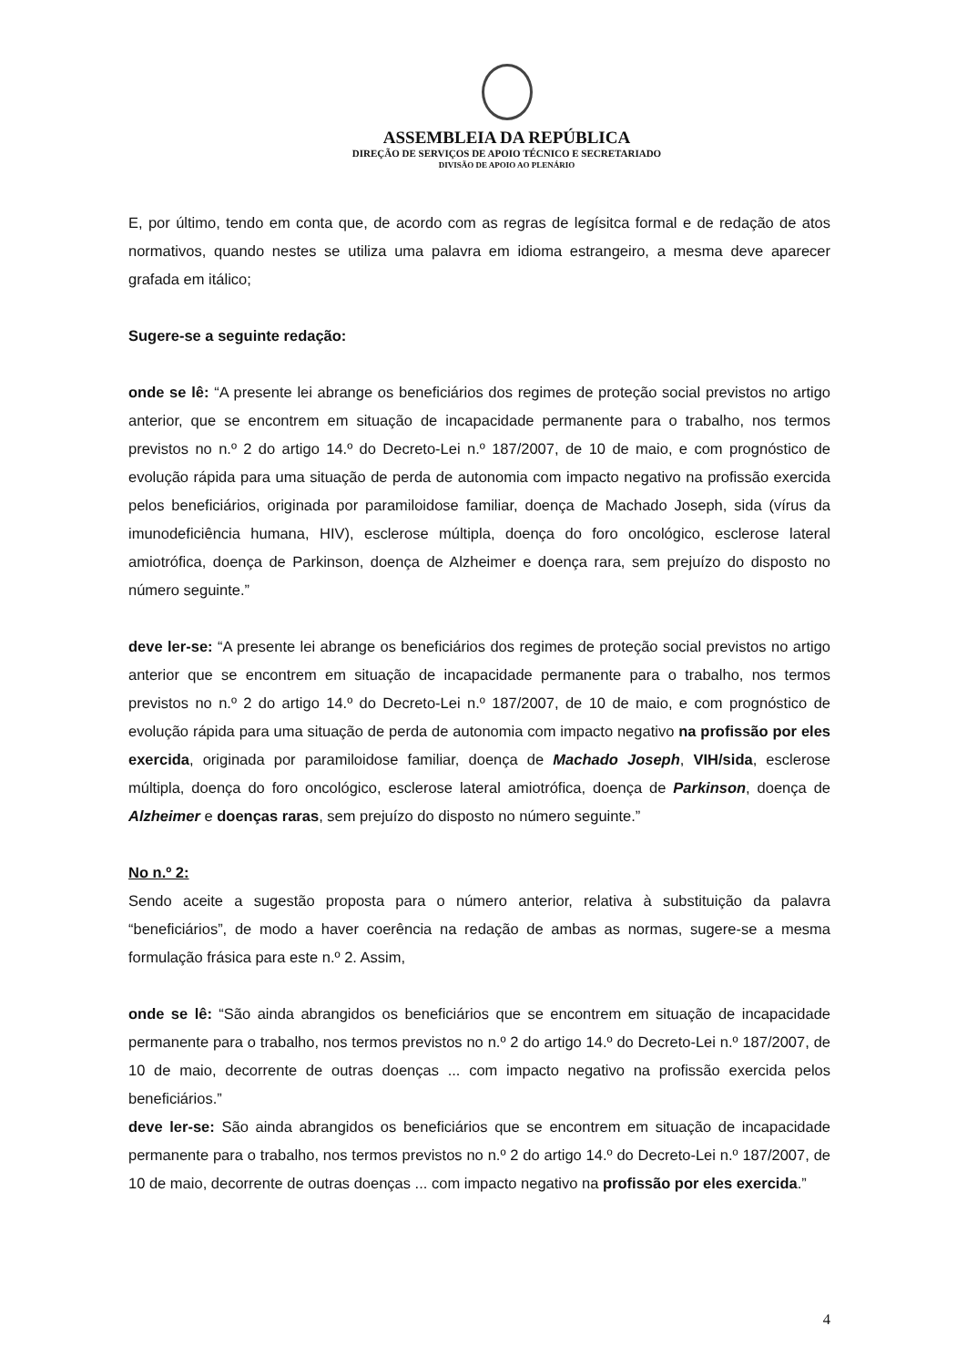ASSEMBLEIA DA REPÚBLICA
DIREÇÃO DE SERVIÇOS DE APOIO TÉCNICO E SECRETARIADO
DIVISÃO DE APOIO AO PLENÁRIO
E, por último, tendo em conta que, de acordo com as regras de legísitca formal e de redação de atos normativos, quando nestes se utiliza uma palavra em idioma estrangeiro, a mesma deve aparecer grafada em itálico;
Sugere-se a seguinte redação:
onde se lê: “A presente lei abrange os beneficiários dos regimes de proteção social previstos no artigo anterior, que se encontrem em situação de incapacidade permanente para o trabalho, nos termos previstos no n.º 2 do artigo 14.º do Decreto-Lei n.º 187/2007, de 10 de maio, e com prognóstico de evolução rápida para uma situação de perda de autonomia com impacto negativo na profissão exercida pelos beneficiários, originada por paramiloidose familiar, doença de Machado Joseph, sida (vírus da imunodeficiência humana, HIV), esclerose múltipla, doença do foro oncológico, esclerose lateral amiotrófica, doença de Parkinson, doença de Alzheimer e doença rara, sem prejuízo do disposto no número seguinte.”
deve ler-se: “A presente lei abrange os beneficiários dos regimes de proteção social previstos no artigo anterior que se encontrem em situação de incapacidade permanente para o trabalho, nos termos previstos no n.º 2 do artigo 14.º do Decreto-Lei n.º 187/2007, de 10 de maio, e com prognóstico de evolução rápida para uma situação de perda de autonomia com impacto negativo na profissão por eles exercida, originada por paramiloidose familiar, doença de Machado Joseph, VIH/sida, esclerose múltipla, doença do foro oncológico, esclerose lateral amiotrófica, doença de Parkinson, doença de Alzheimer e doenças raras, sem prejuízo do disposto no número seguinte.”
No n.º 2:
Sendo aceite a sugestão proposta para o número anterior, relativa à substituição da palavra “beneficiários”, de modo a haver coerência na redação de ambas as normas, sugere-se a mesma formulação frásica para este n.º 2. Assim,
onde se lê: “São ainda abrangidos os beneficiários que se encontrem em situação de incapacidade permanente para o trabalho, nos termos previstos no n.º 2 do artigo 14.º do Decreto-Lei n.º 187/2007, de 10 de maio, decorrente de outras doenças ... com impacto negativo na profissão exercida pelos beneficiários.”
deve ler-se: São ainda abrangidos os beneficiários que se encontrem em situação de incapacidade permanente para o trabalho, nos termos previstos no n.º 2 do artigo 14.º do Decreto-Lei n.º 187/2007, de 10 de maio, decorrente de outras doenças ... com impacto negativo na profissão por eles exercida.”
4